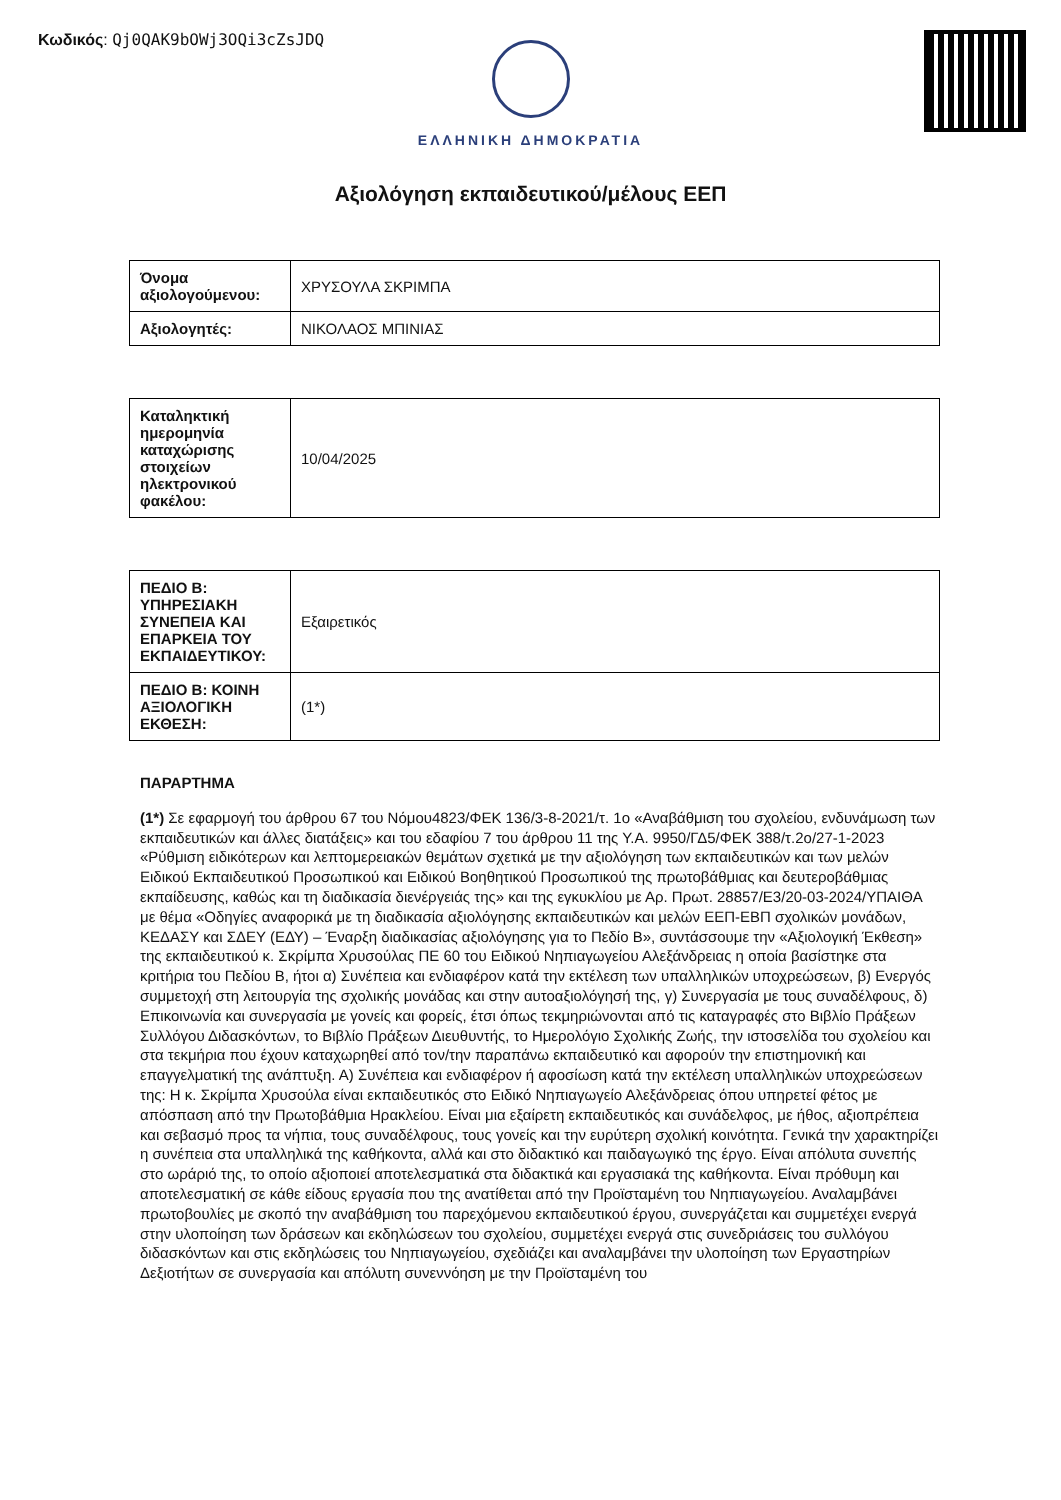Κωδικός: Qj0QAK9bOWj3OQi3cZsJDQ
ΕΛΛΗΝΙΚΗ ΔΗΜΟΚΡΑΤΙΑ
Αξιολόγηση εκπαιδευτικού/μέλους ΕΕΠ
| Όνομα αξιολογούμενου: | ΧΡΥΣΟΥΛΑ ΣΚΡΙΜΠΑ |
| Αξιολογητές: | ΝΙΚΟΛΑΟΣ ΜΠΙΝΙΑΣ |
| Καταληκτική ημερομηνία καταχώρισης στοιχείων ηλεκτρονικού φακέλου: | 10/04/2025 |
| ΠΕΔΙΟ Β: ΥΠΗΡΕΣΙΑΚΗ ΣΥΝΕΠΕΙΑ ΚΑΙ ΕΠΑΡΚΕΙΑ ΤΟΥ ΕΚΠΑΙΔΕΥΤΙΚΟΥ: | Εξαιρετικός |
| ΠΕΔΙΟ Β: ΚΟΙΝΗ ΑΞΙΟΛΟΓΙΚΗ ΕΚΘΕΣΗ: | (1*) |
ΠΑΡΑΡΤΗΜΑ
(1*) Σε εφαρμογή του άρθρου 67 του Νόμου4823/ΦΕΚ 136/3-8-2021/τ. 1ο «Αναβάθμιση του σχολείου, ενδυνάμωση των εκπαιδευτικών και άλλες διατάξεις» και του εδαφίου 7 του άρθρου 11 της Υ.Α. 9950/ΓΔ5/ΦΕΚ 388/τ.2ο/27-1-2023 «Ρύθμιση ειδικότερων και λεπτομερειακών θεμάτων σχετικά με την αξιολόγηση των εκπαιδευτικών και των μελών Ειδικού Εκπαιδευτικού Προσωπικού και Ειδικού Βοηθητικού Προσωπικού της πρωτοβάθμιας και δευτεροβάθμιας εκπαίδευσης, καθώς και τη διαδικασία διενέργειάς της» και της εγκυκλίου με Αρ. Πρωτ. 28857/Ε3/20-03-2024/ΥΠΑΙΘΑ με θέμα «Οδηγίες αναφορικά με τη διαδικασία αξιολόγησης εκπαιδευτικών και μελών ΕΕΠ-ΕΒΠ σχολικών μονάδων, ΚΕΔΑΣΥ και ΣΔΕΥ (ΕΔΥ) – Έναρξη διαδικασίας αξιολόγησης για το Πεδίο Β», συντάσσουμε την «Αξιολογική Έκθεση» της εκπαιδευτικού κ. Σκρίμπα Χρυσούλας ΠΕ 60 του Ειδικού Νηπιαγωγείου Αλεξάνδρειας η οποία βασίστηκε στα κριτήρια του Πεδίου Β, ήτοι α) Συνέπεια και ενδιαφέρον κατά την εκτέλεση των υπαλληλικών υποχρεώσεων, β) Ενεργός συμμετοχή στη λειτουργία της σχολικής μονάδας και στην αυτοαξιολόγησή της, γ) Συνεργασία με τους συναδέλφους, δ) Επικοινωνία και συνεργασία με γονείς και φορείς, έτσι όπως τεκμηριώνονται από τις καταγραφές στο Βιβλίο Πράξεων Συλλόγου Διδασκόντων, το Βιβλίο Πράξεων Διευθυντής, το Ημερολόγιο Σχολικής Ζωής, την ιστοσελίδα του σχολείου και στα τεκμήρια που έχουν καταχωρηθεί από τον/την παραπάνω εκπαιδευτικό και αφορούν την επιστημονική και επαγγελματική της ανάπτυξη. Α) Συνέπεια και ενδιαφέρον ή αφοσίωση κατά την εκτέλεση υπαλληλικών υποχρεώσεων της: Η κ. Σκρίμπα Χρυσούλα είναι εκπαιδευτικός στο Ειδικό Νηπιαγωγείο Αλεξάνδρειας όπου υπηρετεί φέτος με απόσπαση από την Πρωτοβάθμια Ηρακλείου. Είναι μια εξαίρετη εκπαιδευτικός και συνάδελφος, με ήθος, αξιοπρέπεια και σεβασμό προς τα νήπια, τους συναδέλφους, τους γονείς και την ευρύτερη σχολική κοινότητα. Γενικά την χαρακτηρίζει η συνέπεια στα υπαλληλικά της καθήκοντα, αλλά και στο διδακτικό και παιδαγωγικό της έργο. Είναι απόλυτα συνεπής στο ωράριό της, το οποίο αξιοποιεί αποτελεσματικά στα διδακτικά και εργασιακά της καθήκοντα. Είναι πρόθυμη και αποτελεσματική σε κάθε είδους εργασία που της ανατίθεται από την Προϊσταμένη του Νηπιαγωγείου. Αναλαμβάνει πρωτοβουλίες με σκοπό την αναβάθμιση του παρεχόμενου εκπαιδευτικού έργου, συνεργάζεται και συμμετέχει ενεργά στην υλοποίηση των δράσεων και εκδηλώσεων του σχολείου, συμμετέχει ενεργά στις συνεδριάσεις του συλλόγου διδασκόντων και στις εκδηλώσεις του Νηπιαγωγείου, σχεδιάζει και αναλαμβάνει την υλοποίηση των Εργαστηρίων Δεξιοτήτων σε συνεργασία και απόλυτη συνεννόηση με την Προϊσταμένη του